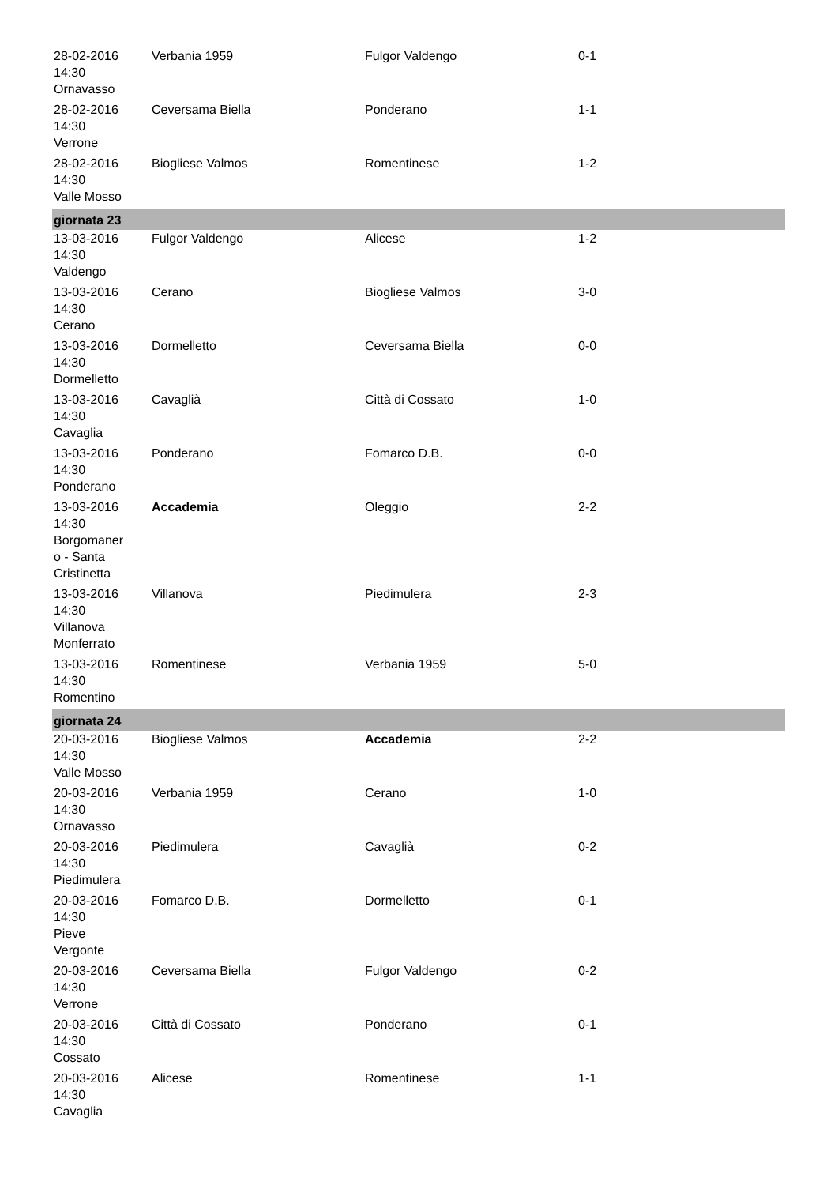| 28-02-2016 14:30 Ornavasso | Verbania 1959 | Fulgor Valdengo | 0-1 |
| 28-02-2016 14:30 Verrone | Ceversama Biella | Ponderano | 1-1 |
| 28-02-2016 14:30 Valle Mosso | Biogliese Valmos | Romentinese | 1-2 |
| giornata 23 | | | |
| 13-03-2016 14:30 Valdengo | Fulgor Valdengo | Alicese | 1-2 |
| 13-03-2016 14:30 Cerano | Cerano | Biogliese Valmos | 3-0 |
| 13-03-2016 14:30 Dormelletto | Dormelletto | Ceversama Biella | 0-0 |
| 13-03-2016 14:30 Cavaglia | Cavaglià | Città di Cossato | 1-0 |
| 13-03-2016 14:30 Ponderano | Ponderano | Fomarco D.B. | 0-0 |
| 13-03-2016 14:30 Borgomaner o - Santa Cristinetta | Accademia | Oleggio | 2-2 |
| 13-03-2016 14:30 Villanova Monferrato | Villanova | Piedimulera | 2-3 |
| 13-03-2016 14:30 Romentino | Romentinese | Verbania 1959 | 5-0 |
| giornata 24 | | | |
| 20-03-2016 14:30 Valle Mosso | Biogliese Valmos | Accademia | 2-2 |
| 20-03-2016 14:30 Ornavasso | Verbania 1959 | Cerano | 1-0 |
| 20-03-2016 14:30 Piedimulera | Piedimulera | Cavaglià | 0-2 |
| 20-03-2016 14:30 Pieve Vergonte | Fomarco D.B. | Dormelletto | 0-1 |
| 20-03-2016 14:30 Verrone | Ceversama Biella | Fulgor Valdengo | 0-2 |
| 20-03-2016 14:30 Cossato | Città di Cossato | Ponderano | 0-1 |
| 20-03-2016 14:30 Cavaglia | Alicese | Romentinese | 1-1 |